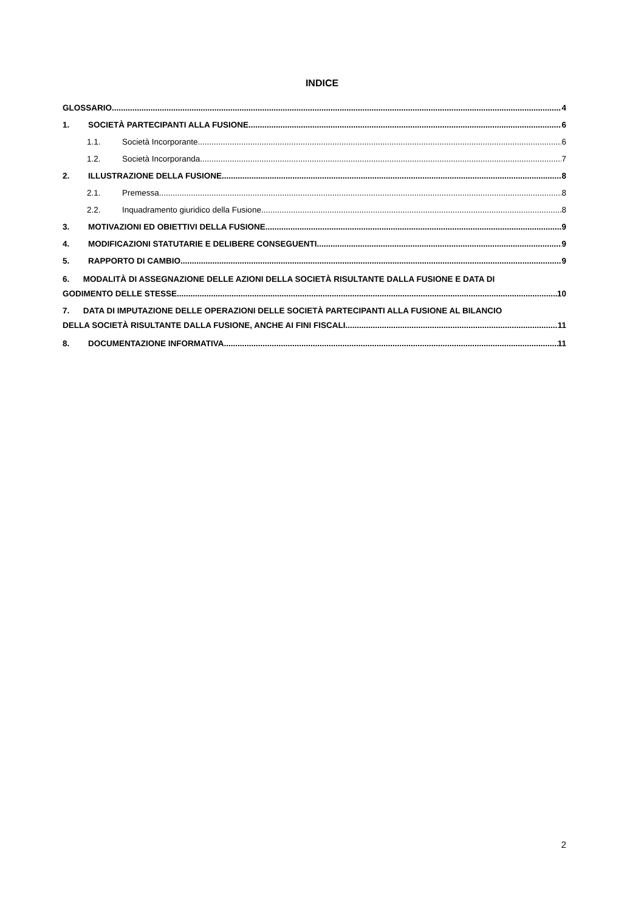INDICE
GLOSSARIO 4
1. SOCIETÀ PARTECIPANTI ALLA FUSIONE 6
1.1. Società Incorporante 6
1.2. Società Incorporanda 7
2. ILLUSTRAZIONE DELLA FUSIONE 8
2.1. Premessa 8
2.2. Inquadramento giuridico della Fusione 8
3. MOTIVAZIONI ED OBIETTIVI DELLA FUSIONE 9
4. MODIFICAZIONI STATUTARIE E DELIBERE CONSEGUENTI 9
5. RAPPORTO DI CAMBIO 9
6. MODALITÀ DI ASSEGNAZIONE DELLE AZIONI DELLA SOCIETÀ RISULTANTE DALLA FUSIONE E DATA DI
GODIMENTO DELLE STESSE 10
7. DATA DI IMPUTAZIONE DELLE OPERAZIONI DELLE SOCIETÀ PARTECIPANTI ALLA FUSIONE AL BILANCIO
DELLA SOCIETÀ RISULTANTE DALLA FUSIONE, ANCHE AI FINI FISCALI 11
8. DOCUMENTAZIONE INFORMATIVA 11
2